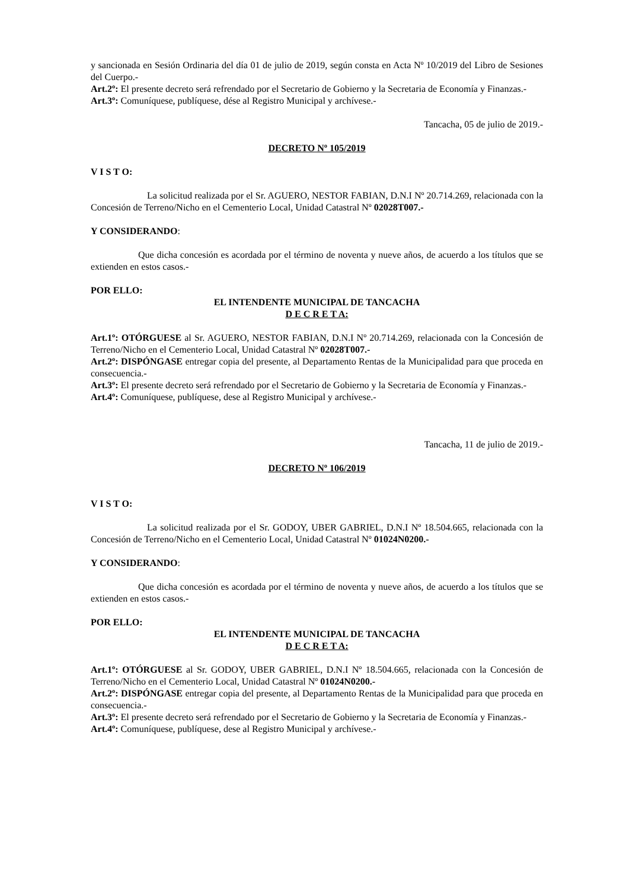y sancionada en Sesión Ordinaria del día 01 de julio de 2019, según consta en Acta Nº 10/2019 del Libro de Sesiones del Cuerpo.-
Art.2º: El presente decreto será refrendado por el Secretario de Gobierno y la Secretaria de Economía y Finanzas.-
Art.3º: Comuníquese, publíquese, dése al Registro Municipal y archívese.-
Tancacha, 05 de julio de 2019.-
DECRETO Nº 105/2019
V I S T O:
La solicitud realizada por el Sr. AGUERO, NESTOR FABIAN, D.N.I Nº 20.714.269, relacionada con la Concesión de Terreno/Nicho en el Cementerio Local, Unidad Catastral Nº 02028T007.-
Y CONSIDERANDO:
Que dicha concesión es acordada por el término de noventa y nueve años, de acuerdo a los títulos que se extienden en estos casos.-
POR ELLO:
EL INTENDENTE MUNICIPAL DE TANCACHA
D E C R E T A:
Art.1º: OTÓRGUESE al Sr. AGUERO, NESTOR FABIAN, D.N.I Nº 20.714.269, relacionada con la Concesión de Terreno/Nicho en el Cementerio Local, Unidad Catastral Nº 02028T007.-
Art.2º: DISPÓNGASE entregar copia del presente, al Departamento Rentas de la Municipalidad para que proceda en consecuencia.-
Art.3º: El presente decreto será refrendado por el Secretario de Gobierno y la Secretaria de Economía y Finanzas.-
Art.4º: Comuníquese, publíquese, dese al Registro Municipal y archívese.-
Tancacha, 11 de julio de 2019.-
DECRETO Nº 106/2019
V I S T O:
La solicitud realizada por el Sr. GODOY, UBER GABRIEL, D.N.I Nº 18.504.665, relacionada con la Concesión de Terreno/Nicho en el Cementerio Local, Unidad Catastral Nº 01024N0200.-
Y CONSIDERANDO:
Que dicha concesión es acordada por el término de noventa y nueve años, de acuerdo a los títulos que se extienden en estos casos.-
POR ELLO:
EL INTENDENTE MUNICIPAL DE TANCACHA
D E C R E T A:
Art.1º: OTÓRGUESE al Sr. GODOY, UBER GABRIEL, D.N.I Nº 18.504.665, relacionada con la Concesión de Terreno/Nicho en el Cementerio Local, Unidad Catastral Nº 01024N0200.-
Art.2º: DISPÓNGASE entregar copia del presente, al Departamento Rentas de la Municipalidad para que proceda en consecuencia.-
Art.3º: El presente decreto será refrendado por el Secretario de Gobierno y la Secretaria de Economía y Finanzas.-
Art.4º: Comuníquese, publíquese, dese al Registro Municipal y archívese.-